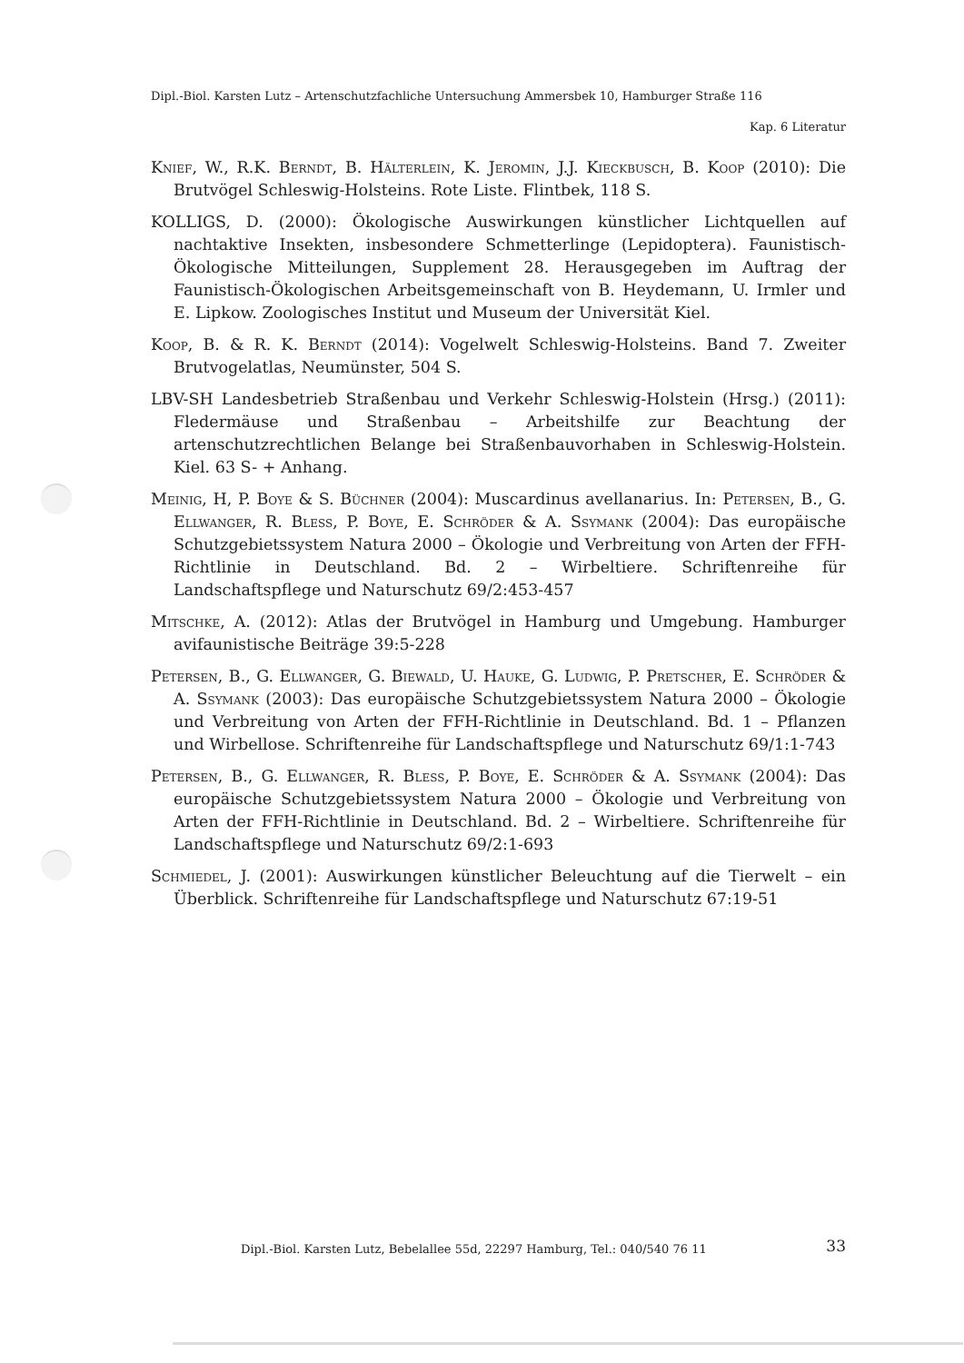Dipl.-Biol. Karsten Lutz – Artenschutzfachliche Untersuchung Ammersbek 10, Hamburger Straße 116
Kap. 6 Literatur
Knief, W., R.K. Berndt, B. Hälterlein, K. Jeromin, J.J. Kieckbusch, B. Koop (2010): Die Brutvögel Schleswig-Holsteins. Rote Liste. Flintbek, 118 S.
KOLLIGS, D. (2000): Ökologische Auswirkungen künstlicher Lichtquellen auf nachtaktive Insekten, insbesondere Schmetterlinge (Lepidoptera). Faunistisch-Ökologische Mitteilungen, Supplement 28. Herausgegeben im Auftrag der Faunistisch-Ökologischen Arbeitsgemeinschaft von B. Heydemann, U. Irmler und E. Lipkow. Zoologisches Institut und Museum der Universität Kiel.
Koop, B. & R. K. Berndt (2014): Vogelwelt Schleswig-Holsteins. Band 7. Zweiter Brutvogelatlas, Neumünster, 504 S.
LBV-SH Landesbetrieb Straßenbau und Verkehr Schleswig-Holstein (Hrsg.) (2011): Fledermäuse und Straßenbau – Arbeitshilfe zur Beachtung der artenschutzrechtlichen Belange bei Straßenbauvorhaben in Schleswig-Holstein. Kiel. 63 S- + Anhang.
Meinig, H, P. Boye & S. Büchner (2004): Muscardinus avellanarius. In: Petersen, B., G. Ellwanger, R. Bless, P. Boye, E. Schröder & A. Ssymank (2004): Das europäische Schutzgebietssystem Natura 2000 – Ökologie und Verbreitung von Arten der FFH-Richtlinie in Deutschland. Bd. 2 – Wirbeltiere. Schriftenreihe für Landschaftspflege und Naturschutz 69/2:453-457
Mitschke, A. (2012): Atlas der Brutvögel in Hamburg und Umgebung. Hamburger avifaunistische Beiträge 39:5-228
Petersen, B., G. Ellwanger, G. Biewald, U. Hauke, G. Ludwig, P. Pretscher, E. Schröder & A. Ssymank (2003): Das europäische Schutzgebietssystem Natura 2000 – Ökologie und Verbreitung von Arten der FFH-Richtlinie in Deutschland. Bd. 1 – Pflanzen und Wirbellose. Schriftenreihe für Landschaftspflege und Naturschutz 69/1:1-743
Petersen, B., G. Ellwanger, R. Bless, P. Boye, E. Schröder & A. Ssymank (2004): Das europäische Schutzgebietssystem Natura 2000 – Ökologie und Verbreitung von Arten der FFH-Richtlinie in Deutschland. Bd. 2 – Wirbeltiere. Schriftenreihe für Landschaftspflege und Naturschutz 69/2:1-693
Schmiedel, J. (2001): Auswirkungen künstlicher Beleuchtung auf die Tierwelt – ein Überblick. Schriftenreihe für Landschaftspflege und Naturschutz 67:19-51
Dipl.-Biol. Karsten Lutz, Bebelallee 55d, 22297 Hamburg, Tel.: 040/540 76 11
33